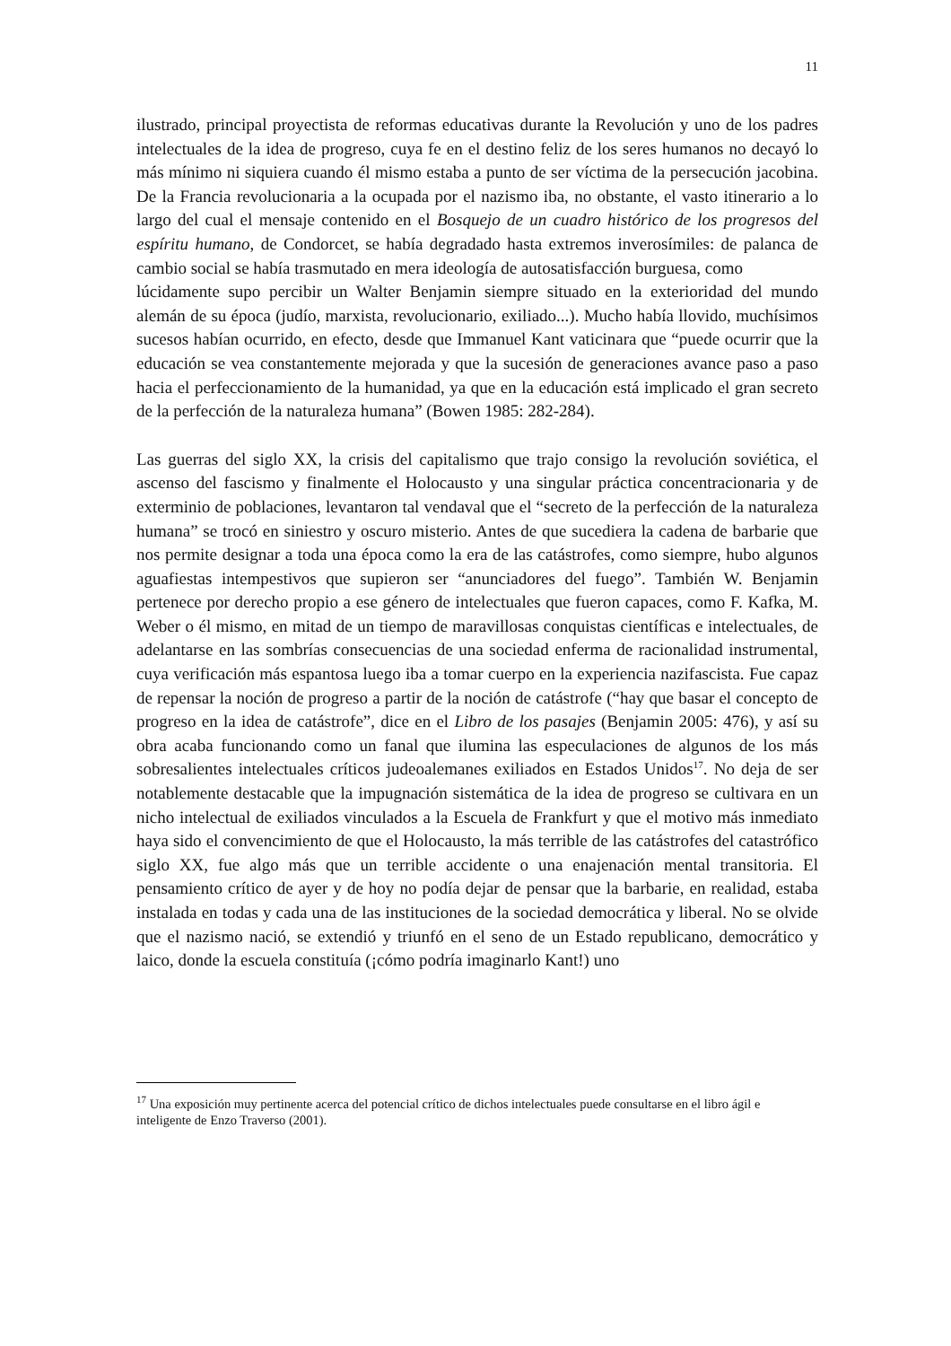11
ilustrado, principal proyectista de reformas educativas durante la Revolución y uno de los padres intelectuales de la idea de progreso, cuya fe en el destino feliz de los seres humanos no decayó lo más mínimo ni siquiera cuando él mismo estaba a punto de ser víctima de la persecución jacobina. De la Francia revolucionaria a la ocupada por el nazismo iba, no obstante, el vasto itinerario a lo largo del cual el mensaje contenido en el Bosquejo de un cuadro histórico de los progresos del espíritu humano, de Condorcet, se había degradado hasta extremos inverosímiles: de palanca de cambio social se había trasmutado en mera ideología de autosatisfacción burguesa, como
lúcidamente supo percibir un Walter Benjamin siempre situado en la exterioridad del mundo alemán de su época (judío, marxista, revolucionario, exiliado...). Mucho había llovido, muchísimos sucesos habían ocurrido, en efecto, desde que Immanuel Kant vaticinara que “puede ocurrir que la educación se vea constantemente mejorada y que la sucesión de generaciones avance paso a paso hacia el perfeccionamiento de la humanidad, ya que en la educación está implicado el gran secreto de la perfección de la naturaleza humana” (Bowen 1985: 282-284).
Las guerras del siglo XX, la crisis del capitalismo que trajo consigo la revolución soviética, el ascenso del fascismo y finalmente el Holocausto y una singular práctica concentracionaria y de exterminio de poblaciones, levantaron tal vendaval que el “secreto de la perfección de la naturaleza humana” se trocó en siniestro y oscuro misterio. Antes de que sucediera la cadena de barbarie que nos permite designar a toda una época como la era de las catástrofes, como siempre, hubo algunos aguafiestas intempestivos que supieron ser “anunciadores del fuego”. También W. Benjamin pertenece por derecho propio a ese género de intelectuales que fueron capaces, como F. Kafka, M. Weber o él mismo, en mitad de un tiempo de maravillosas conquistas científicas e intelectuales, de adelantarse en las sombrías consecuencias de una sociedad enferma de racionalidad instrumental, cuya verificación más espantosa luego iba a tomar cuerpo en la experiencia nazifascista. Fue capaz de repensar la noción de progreso a partir de la noción de catástrofe (“hay que basar el concepto de progreso en la idea de catástrofe”, dice en el Libro de los pasajes (Benjamin 2005: 476), y así su obra acaba funcionando como un fanal que ilumina las especulaciones de algunos de los más sobresalientes intelectuales críticos judeoalemanes exiliados en Estados Unidos<sup>17</sup>. No deja de ser notablemente destacable que la impugnación sistemática de la idea de progreso se cultivara en un nicho intelectual de exiliados vinculados a la Escuela de Frankfurt y que el motivo más inmediato haya sido el convencimiento de que el Holocausto, la más terrible de las catástrofes del catastrófico siglo XX, fue algo más que un terrible accidente o una enajenación mental transitoria. El pensamiento crítico de ayer y de hoy no podía dejar de pensar que la barbarie, en realidad, estaba instalada en todas y cada una de las instituciones de la sociedad democrática y liberal. No se olvide que el nazismo nació, se extendió y triunfó en el seno de un Estado republicano, democrático y laico, donde la escuela constituía (¡cómo podría imaginarlo Kant!) uno
<sup>17</sup> Una exposición muy pertinente acerca del potencial crítico de dichos intelectuales puede consultarse en el libro ágil e inteligente de Enzo Traverso (2001).